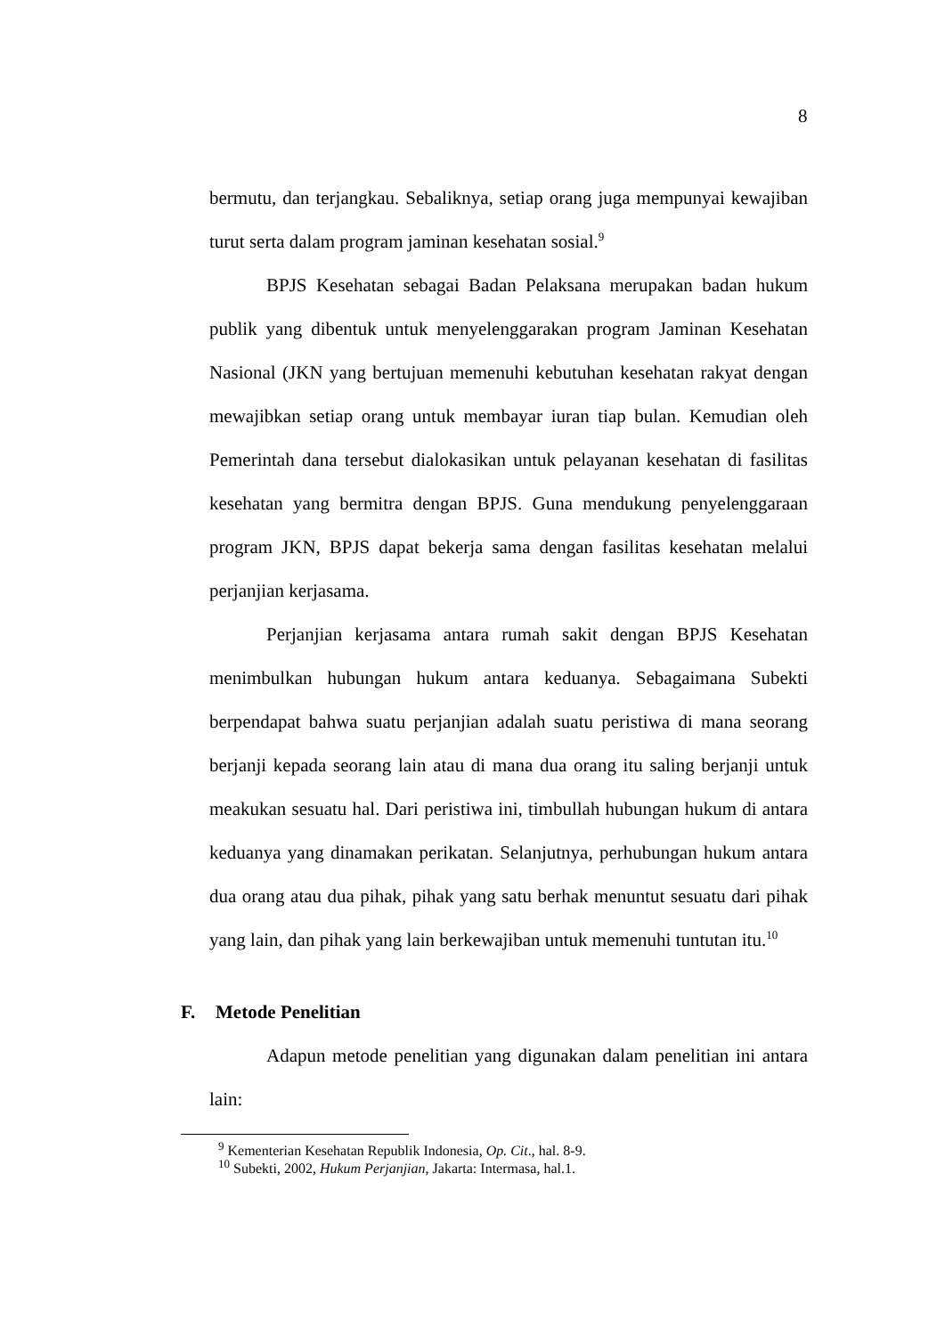8
bermutu, dan terjangkau. Sebaliknya, setiap orang juga mempunyai kewajiban turut serta dalam program jaminan kesehatan sosial.<sup>9</sup>
BPJS Kesehatan sebagai Badan Pelaksana merupakan badan hukum publik yang dibentuk untuk menyelenggarakan program Jaminan Kesehatan Nasional (JKN yang bertujuan memenuhi kebutuhan kesehatan rakyat dengan mewajibkan setiap orang untuk membayar iuran tiap bulan. Kemudian oleh Pemerintah dana tersebut dialokasikan untuk pelayanan kesehatan di fasilitas kesehatan yang bermitra dengan BPJS. Guna mendukung penyelenggaraan program JKN, BPJS dapat bekerja sama dengan fasilitas kesehatan melalui perjanjian kerjasama.
Perjanjian kerjasama antara rumah sakit dengan BPJS Kesehatan menimbulkan hubungan hukum antara keduanya. Sebagaimana Subekti berpendapat bahwa suatu perjanjian adalah suatu peristiwa di mana seorang berjanji kepada seorang lain atau di mana dua orang itu saling berjanji untuk meakukan sesuatu hal. Dari peristiwa ini, timbullah hubungan hukum di antara keduanya yang dinamakan perikatan. Selanjutnya, perhubungan hukum antara dua orang atau dua pihak, pihak yang satu berhak menuntut sesuatu dari pihak yang lain, dan pihak yang lain berkewajiban untuk memenuhi tuntutan itu.<sup>10</sup>
F. Metode Penelitian
Adapun metode penelitian yang digunakan dalam penelitian ini antara lain:
<sup>9</sup> Kementerian Kesehatan Republik Indonesia, Op. Cit., hal. 8-9.
<sup>10</sup> Subekti, 2002, Hukum Perjanjian, Jakarta: Intermasa, hal.1.